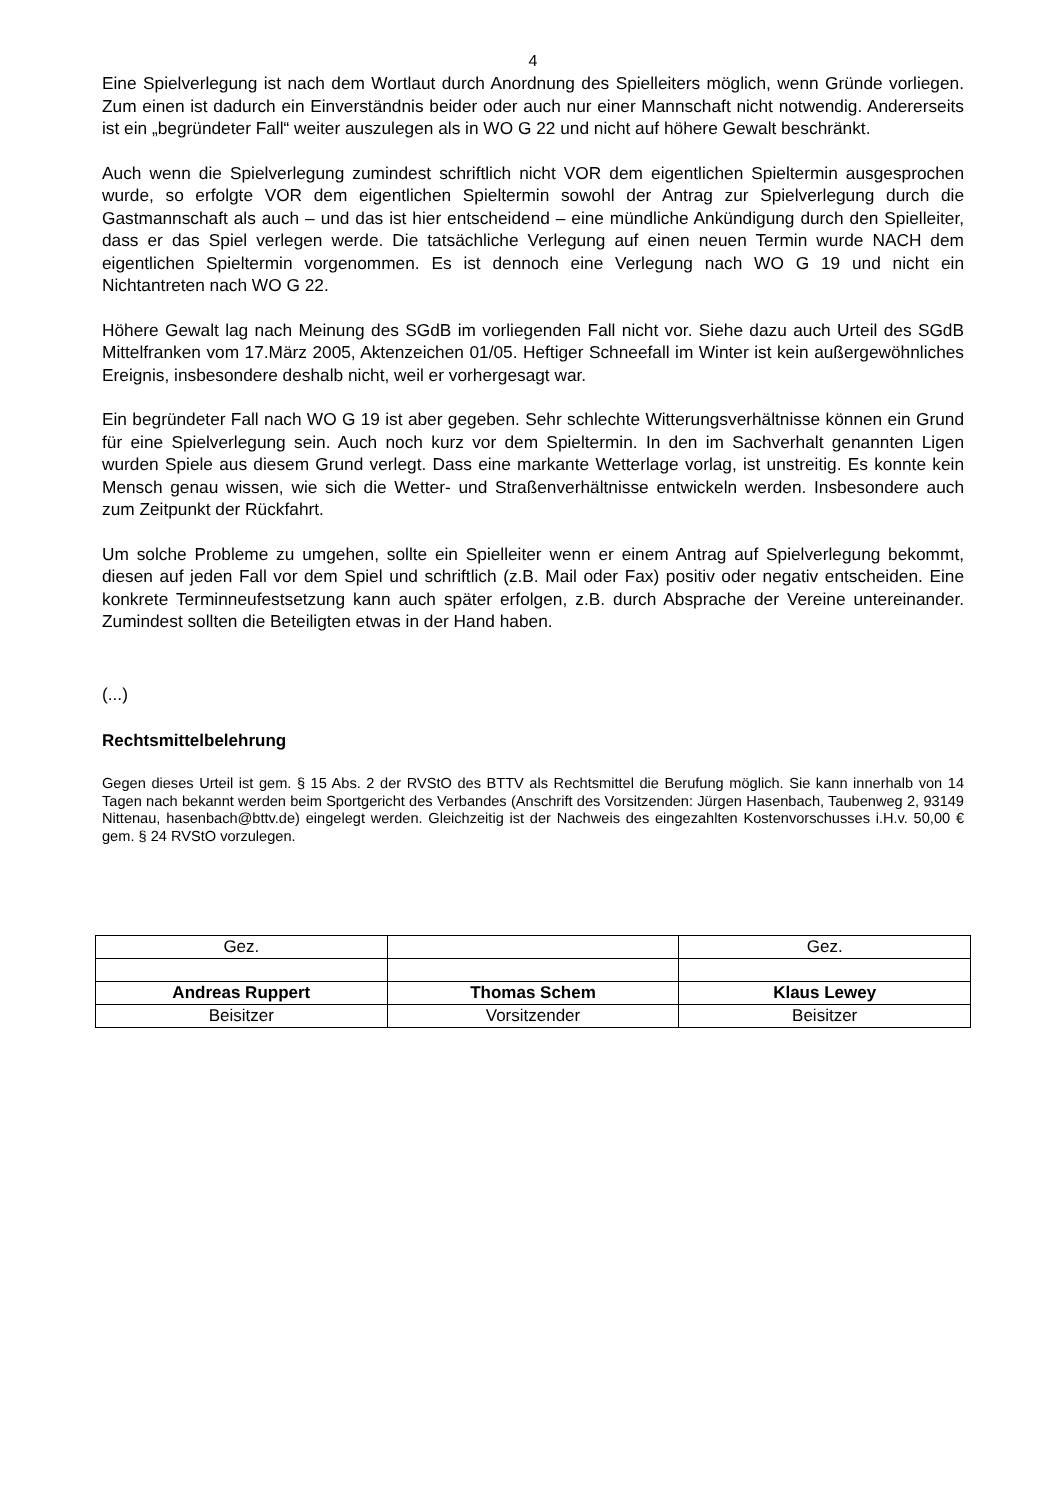4
Eine Spielverlegung ist nach dem Wortlaut durch Anordnung des Spielleiters möglich, wenn Gründe vorliegen. Zum einen ist dadurch ein Einverständnis beider oder auch nur einer Mannschaft nicht notwendig. Andererseits ist ein „begründeter Fall“ weiter auszulegen als in WO G 22 und nicht auf höhere Gewalt beschränkt.
Auch wenn die Spielverlegung zumindest schriftlich nicht VOR dem eigentlichen Spieltermin ausgesprochen wurde, so erfolgte VOR dem eigentlichen Spieltermin sowohl der Antrag zur Spielverlegung durch die Gastmannschaft als auch – und das ist hier entscheidend – eine mündliche Ankündigung durch den Spielleiter, dass er das Spiel verlegen werde. Die tatsächliche Verlegung auf einen neuen Termin wurde NACH dem eigentlichen Spieltermin vorgenommen. Es ist dennoch eine Verlegung nach WO G 19 und nicht ein Nichtantreten nach WO G 22.
Höhere Gewalt lag nach Meinung des SGdB im vorliegenden Fall nicht vor. Siehe dazu auch Urteil des SGdB Mittelfranken vom 17.März 2005, Aktenzeichen 01/05. Heftiger Schneefall im Winter ist kein außergewöhnliches Ereignis, insbesondere deshalb nicht, weil er vorhergesagt war.
Ein begründeter Fall nach WO G 19 ist aber gegeben. Sehr schlechte Witterungsverhältnisse können ein Grund für eine Spielverlegung sein. Auch noch kurz vor dem Spieltermin. In den im Sachverhalt genannten Ligen wurden Spiele aus diesem Grund verlegt. Dass eine markante Wetterlage vorlag, ist unstreitig. Es konnte kein Mensch genau wissen, wie sich die Wetter- und Straßenverhältnisse entwickeln werden. Insbesondere auch zum Zeitpunkt der Rückfahrt.
Um solche Probleme zu umgehen, sollte ein Spielleiter wenn er einem Antrag auf Spielverlegung bekommt, diesen auf jeden Fall vor dem Spiel und schriftlich (z.B. Mail oder Fax) positiv oder negativ entscheiden. Eine konkrete Terminneufestsetzung kann auch später erfolgen, z.B. durch Absprache der Vereine untereinander. Zumindest sollten die Beteiligten etwas in der Hand haben.
(...)
Rechtsmittelbelehrung
Gegen dieses Urteil ist gem. § 15 Abs. 2 der RVStO des BTTV als Rechtsmittel die Berufung möglich. Sie kann innerhalb von 14 Tagen nach bekannt werden beim Sportgericht des Verbandes (Anschrift des Vorsitzenden: Jürgen Hasenbach, Taubenweg 2, 93149 Nittenau, hasenbach@bttv.de) eingelegt werden. Gleichzeitig ist der Nachweis des eingezahlten Kostenvorschusses i.H.v. 50,00 € gem. § 24 RVStO vorzulegen.
| Gez. | | Gez. |
| Andreas Ruppert | Thomas Schem | Klaus Lewey |
| Beisitzer | Vorsitzender | Beisitzer |